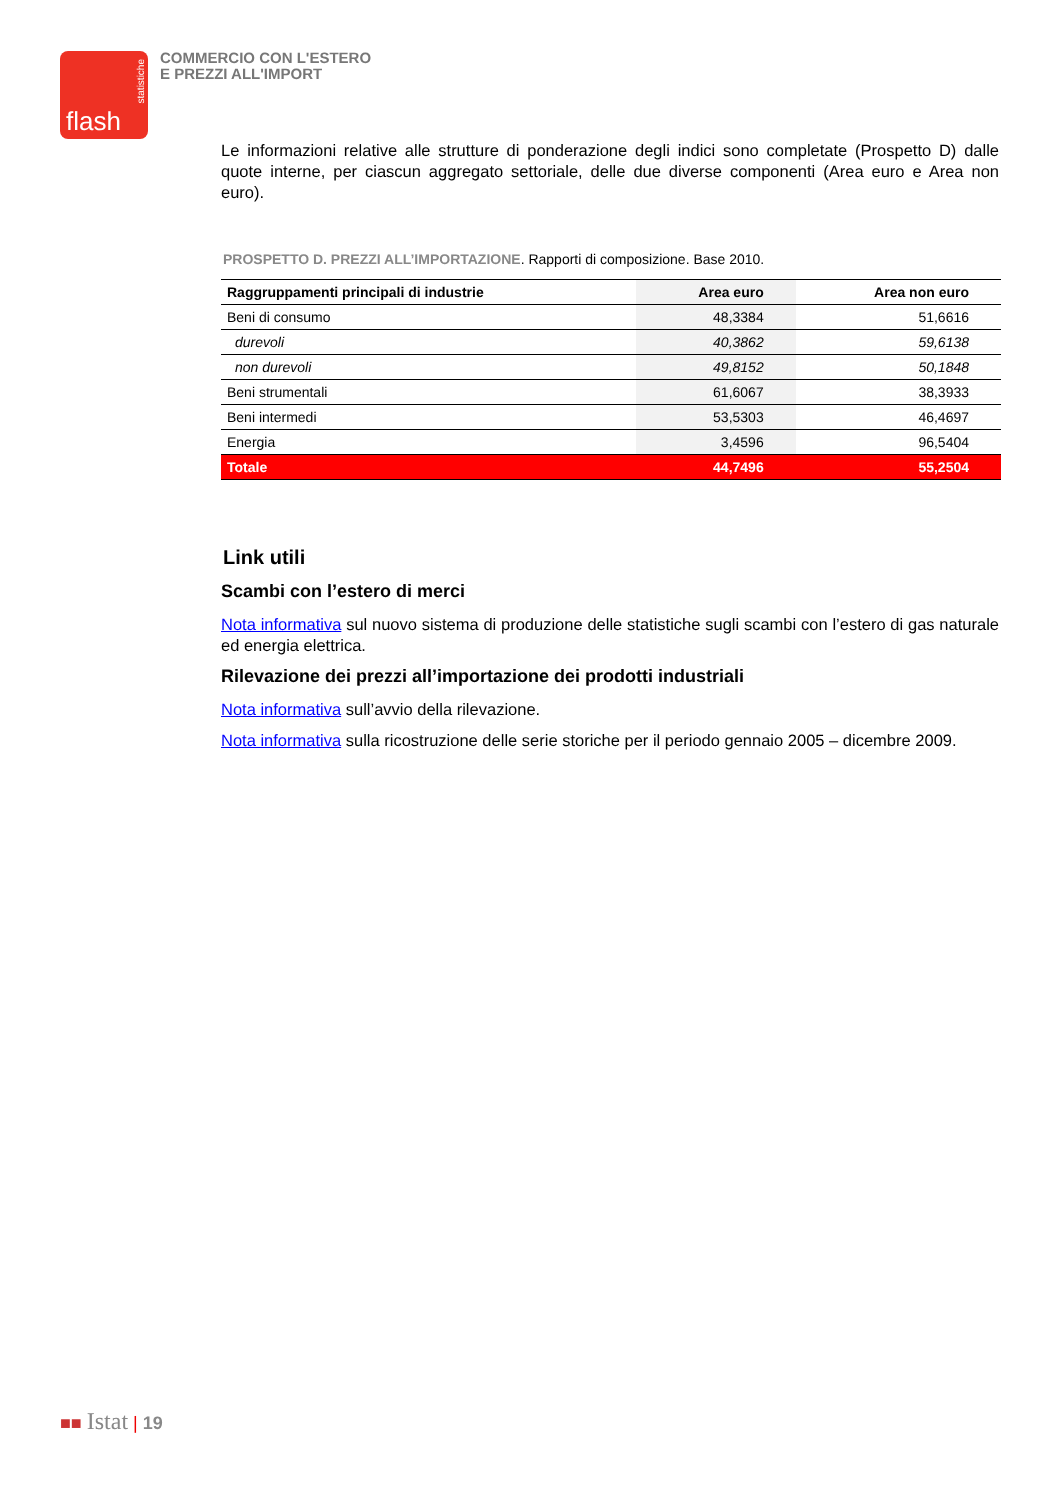statistiche
flash
COMMERCIO CON L'ESTERO
E PREZZI ALL'IMPORT
Le informazioni relative alle strutture di ponderazione degli indici sono completate (Prospetto D) dalle quote interne, per ciascun aggregato settoriale, delle due diverse componenti (Area euro e Area non euro).
PROSPETTO D. PREZZI ALL’IMPORTAZIONE. Rapporti di composizione. Base 2010.
| Raggruppamenti principali di industrie | Area euro | Area non euro |
| --- | --- | --- |
| Beni di consumo | 48,3384 | 51,6616 |
| durevoli | 40,3862 | 59,6138 |
| non durevoli | 49,8152 | 50,1848 |
| Beni strumentali | 61,6067 | 38,3933 |
| Beni intermedi | 53,5303 | 46,4697 |
| Energia | 3,4596 | 96,5404 |
| Totale | 44,7496 | 55,2504 |
Link utili
Scambi con l’estero di merci
Nota informativa sul nuovo sistema di produzione delle statistiche sugli scambi con l’estero di gas naturale ed energia elettrica.
Rilevazione dei prezzi all’importazione dei prodotti industriali
Nota informativa sull’avvio della rilevazione.
Nota informativa sulla ricostruzione delle serie storiche per il periodo gennaio 2005 – dicembre 2009.
■■ Istat | 19